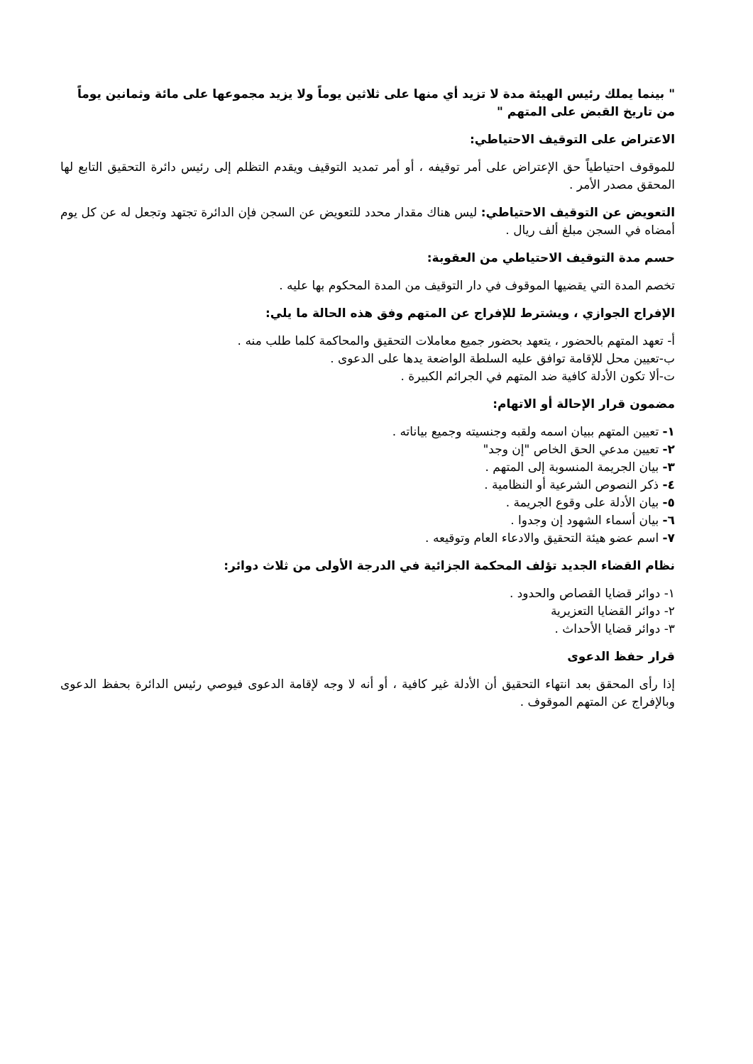" بينما يملك رئيس الهيئة مدة لا تزيد أي منها على ثلاثين يوماً ولا يزيد مجموعها على مائة وثمانين يوماً من تاريخ القبض على المتهم "
الاعتراض على التوقيف الاحتياطي:
للموقوف احتياطياً حق الإعتراض على أمر توقيفه ، أو أمر تمديد التوقيف ويقدم التظلم إلى رئيس دائرة التحقيق التابع لها المحقق مصدر الأمر .
التعويض عن التوقيف الاحتياطي: ليس هناك مقدار محدد للتعويض عن السجن فإن الدائرة تجتهد وتجعل له عن كل يوم أمضاه في السجن مبلغ ألف ريال .
حسم مدة التوقيف الاحتياطي من العقوبة:
تخصم المدة التي يقضيها الموقوف في دار التوقيف من المدة المحكوم بها عليه .
الإفراج الجوازي ، ويشترط للإفراج عن المتهم وفق هذه الحالة ما يلي:
أ- تعهد المتهم بالحضور ، يتعهد بحضور جميع معاملات التحقيق والمحاكمة كلما طلب منه .
ب-تعيين محل للإقامة توافق عليه السلطة الواضعة يدها على الدعوى .
ت-ألا تكون الأدلة كافية ضد المتهم في الجرائم الكبيرة .
مضمون قرار الإحالة أو الاتهام:
١- تعيين المتهم ببيان اسمه ولقبه وجنسيته وجميع بياناته .
٢- تعيين مدعي الحق الخاص "إن وجد"
٣- بيان الجريمة المنسوبة إلى المتهم .
٤- ذكر النصوص الشرعية أو النظامية .
٥- بيان الأدلة على وقوع الجريمة .
٦- بيان أسماء الشهود إن وجدوا .
٧- اسم عضو هيئة التحقيق والادعاء العام وتوقيعه .
نظام القضاء الجديد تؤلف المحكمة الجزائية في الدرجة الأولى من ثلاث دوائر:
١- دوائر قضايا القصاص والحدود .
٢- دوائر القضايا التعزيرية
٣- دوائر قضايا الأحداث .
قرار حفظ الدعوى
إذا رأى المحقق بعد انتهاء التحقيق أن الأدلة غير كافية ، أو أنه لا وجه لإقامة الدعوى فيوصي رئيس الدائرة بحفظ الدعوى وبالإفراج عن المتهم الموقوف .